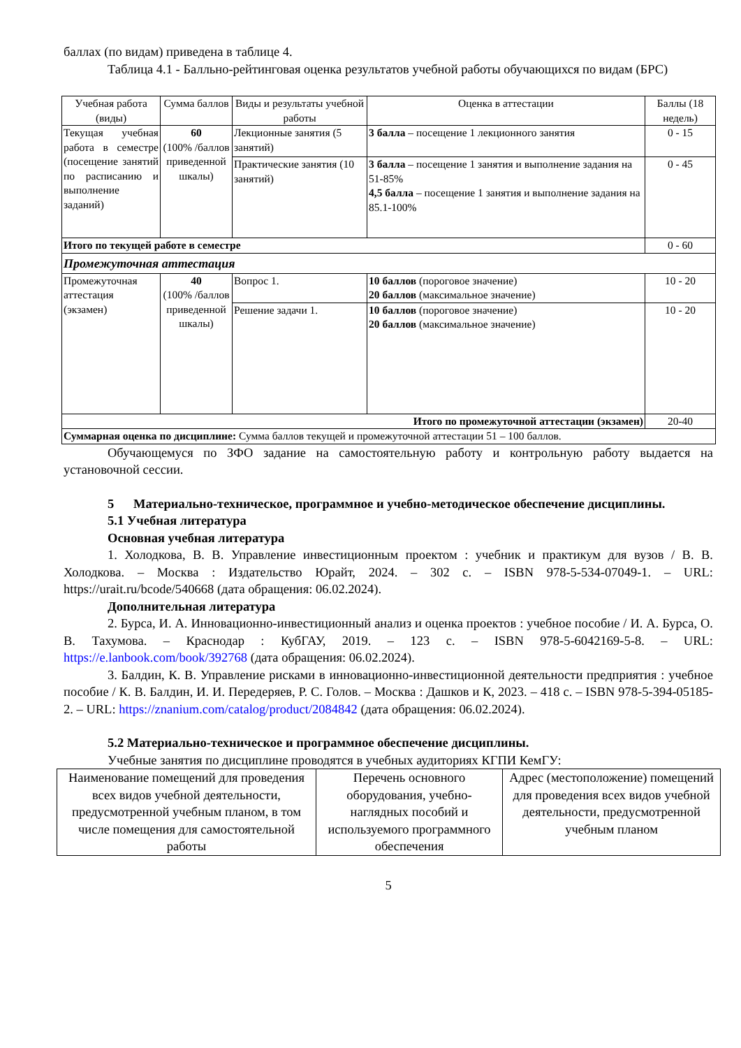баллах (по видам) приведена в таблице 4.
Таблица 4.1 - Балльно-рейтинговая оценка результатов учебной работы обучающихся по видам (БРС)
| Учебная работа (виды) | Сумма баллов | Виды и результаты учебной работы | Оценка в аттестации | Баллы (18 недель) |
| Текущая учебная работа в семестре (посещение занятий по расписанию и выполнение заданий) | 60 (100% /баллов приведенной шкалы) | Лекционные занятия (5 занятий) | 3 балла – посещение 1 лекционного занятия | 0 - 15 |
| | | Практические занятия (10 занятий) | 3 балла – посещение 1 занятия и выполнение задания на 51-85% 4,5 балла – посещение 1 занятия и выполнение задания на 85.1-100% | 0 - 45 |
| Итого по текущей работе в семестре | | | | 0 - 60 |
| Промежуточная аттестация | | | | |
| Промежуточная аттестация (экзамен) | 40 (100% /баллов приведенной шкалы) | Вопрос 1. | 10 баллов (пороговое значение) 20 баллов (максимальное значение) | 10 - 20 |
| | | Решение задачи 1. | 10 баллов (пороговое значение) 20 баллов (максимальное значение) | 10 - 20 |
| Итого по промежуточной аттестации (экзамен) | | | | 20-40 |
| Суммарная оценка по дисциплине: Сумма баллов текущей и промежуточной аттестации 51 – 100 баллов. | | | | |
Обучающемуся по ЗФО задание на самостоятельную работу и контрольную работу выдается на установочной сессии.
5 Материально-техническое, программное и учебно-методическое обеспечение дисциплины.
5.1 Учебная литература
Основная учебная литература
1. Холодкова, В. В. Управление инвестиционным проектом : учебник и практикум для вузов / В. В. Холодкова. – Москва : Издательство Юрайт, 2024. – 302 с. – ISBN 978-5-534-07049-1. – URL: https://urait.ru/bcode/540668 (дата обращения: 06.02.2024).
Дополнительная литература
2. Бурса, И. А. Инновационно-инвестиционный анализ и оценка проектов : учебное пособие / И. А. Бурса, О. В. Тахумова. – Краснодар : КубГАУ, 2019. – 123 с. – ISBN 978-5-6042169-5-8. – URL: https://e.lanbook.com/book/392768 (дата обращения: 06.02.2024).
3. Балдин, К. В. Управление рисками в инновационно-инвестиционной деятельности предприятия : учебное пособие / К. В. Балдин, И. И. Передеряев, Р. С. Голов. – Москва : Дашков и К, 2023. – 418 с. – ISBN 978-5-394-05185-2. – URL: https://znanium.com/catalog/product/2084842 (дата обращения: 06.02.2024).
5.2 Материально-техническое и программное обеспечение дисциплины.
Учебные занятия по дисциплине проводятся в учебных аудиториях КГПИ КемГУ:
| Наименование помещений для проведения всех видов учебной деятельности, предусмотренной учебным планом, в том числе помещения для самостоятельной работы | Перечень основного оборудования, учебно-наглядных пособий и используемого программного обеспечения | Адрес (местоположение) помещений для проведения всех видов учебной деятельности, предусмотренной учебным планом |
5